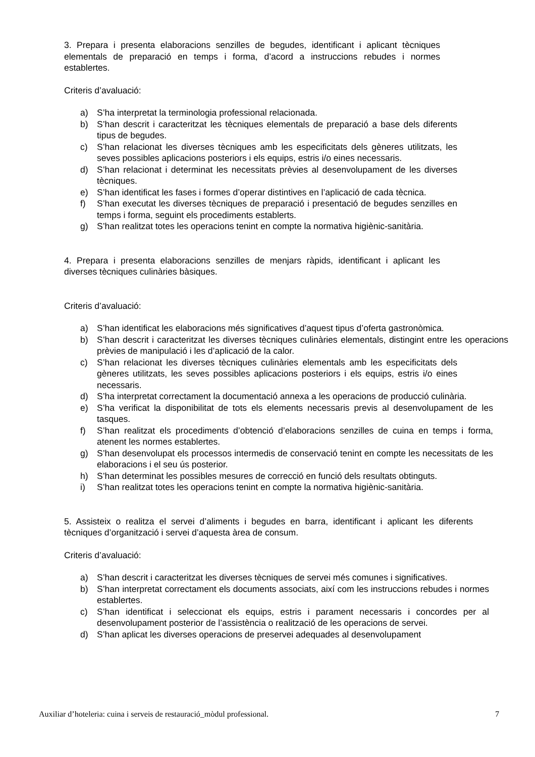3. Prepara i presenta elaboracions senzilles de begudes, identificant i aplicant tècniques elementals de preparació en temps i forma, d’acord a instruccions rebudes i normes establertes.
Criteris d’avaluació:
a) S’ha interpretat la terminologia professional relacionada.
b) S’han descrit i caracteritzat les tècniques elementals de preparació a base dels diferents tipus de begudes.
c) S’han relacionat les diverses tècniques amb les especificitats dels gèneres utilitzats, les seves possibles aplicacions posteriors i els equips, estris i/o eines necessaris.
d) S’han relacionat i determinat les necessitats prèvies al desenvolupament de les diverses tècniques.
e) S’han identificat les fases i formes d’operar distintives en l’aplicació de cada tècnica.
f) S’han executat les diverses tècniques de preparació i presentació de begudes senzilles en temps i forma, seguint els procediments establerts.
g) S’han realitzat totes les operacions tenint en compte la normativa higiènic-sanitària.
4. Prepara i presenta elaboracions senzilles de menjars ràpids, identificant i aplicant les diverses tècniques culinàries bàsiques.
Criteris d’avaluació:
a) S’han identificat les elaboracions més significatives d’aquest tipus d’oferta gastronòmica.
b) S’han descrit i caracteritzat les diverses tècniques culinàries elementals, distingint entre les operacions prèvies de manipulació i les d’aplicació de la calor.
c) S’han relacionat les diverses tècniques culinàries elementals amb les especificitats dels gèneres utilitzats, les seves possibles aplicacions posteriors i els equips, estris i/o eines necessaris.
d) S’ha interpretat correctament la documentació annexa a les operacions de producció culinària.
e) S’ha verificat la disponibilitat de tots els elements necessaris previs al desenvolupament de les tasques.
f) S’han realitzat els procediments d’obtenció d’elaboracions senzilles de cuina en temps i forma, atenent les normes establertes.
g) S’han desenvolupat els processos intermedis de conservació tenint en compte les necessitats de les elaboracions i el seu ús posterior.
h) S’han determinat les possibles mesures de correcció en funció dels resultats obtinguts.
i) S’han realitzat totes les operacions tenint en compte la normativa higiènic-sanitària.
5. Assisteix o realitza el servei d’aliments i begudes en barra, identificant i aplicant les diferents tècniques d’organització i servei d’aquesta àrea de consum.
Criteris d’avaluació:
a) S’han descrit i caracteritzat les diverses tècniques de servei més comunes i significatives.
b) S’han interpretat correctament els documents associats, així com les instruccions rebudes i normes establertes.
c) S’han identificat i seleccionat els equips, estris i parament necessaris i concordes per al desenvolupament posterior de l’assistència o realització de les operacions de servei.
d) S’han aplicat les diverses operacions de preservei adequades al desenvolupament
Auxiliar d’hoteleria: cuina i serveis de restauració_mòdul professional. 7